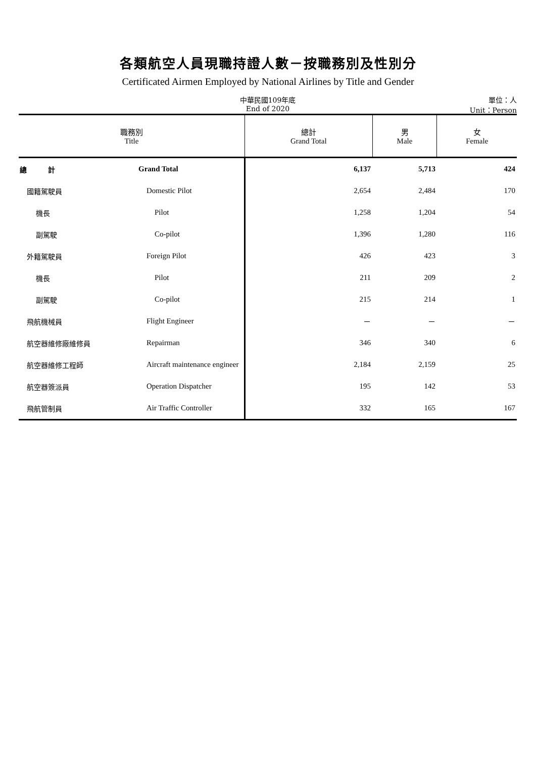各類航空人員現職持證人數－按職務別及性別分
Certificated Airmen Employed by National Airlines by Title and Gender
中華民國109年底
End of 2020
單位：人
Unit：Person
| 職務別 Title | | 總計 Grand Total | 男 Male | 女 Female |
| --- | --- | --- | --- | --- |
| 總 計 | Grand Total | 6,137 | 5,713 | 424 |
| 國籍駕駛員 | Domestic Pilot | 2,654 | 2,484 | 170 |
| 機長 | Pilot | 1,258 | 1,204 | 54 |
| 副駕駛 | Co-pilot | 1,396 | 1,280 | 116 |
| 外籍駕駛員 | Foreign Pilot | 426 | 423 | 3 |
| 機長 | Pilot | 211 | 209 | 2 |
| 副駕駛 | Co-pilot | 215 | 214 | 1 |
| 飛航機械員 | Flight Engineer | － | － | － |
| 航空器維修廠維修員 | Repairman | 346 | 340 | 6 |
| 航空器維修工程師 | Aircraft maintenance engineer | 2,184 | 2,159 | 25 |
| 航空器簽派員 | Operation Dispatcher | 195 | 142 | 53 |
| 飛航管制員 | Air Traffic Controller | 332 | 165 | 167 |